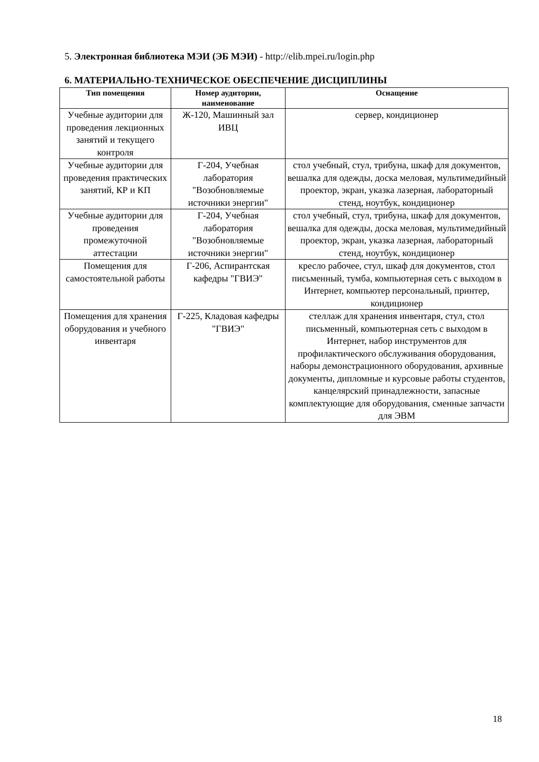5. Электронная библиотека МЭИ (ЭБ МЭИ) - http://elib.mpei.ru/login.php
6. МАТЕРИАЛЬНО-ТЕХНИЧЕСКОЕ ОБЕСПЕЧЕНИЕ ДИСЦИПЛИНЫ
| Тип помещения | Номер аудитории, наименование | Оснащение |
| --- | --- | --- |
| Учебные аудитории для проведения лекционных занятий и текущего контроля | Ж-120, Машинный зал ИВЦ | сервер, кондиционер |
| Учебные аудитории для проведения практических занятий, КР и КП | Г-204, Учебная лаборатория "Возобновляемые источники энергии" | стол учебный, стул, трибуна, шкаф для документов, вешалка для одежды, доска меловая, мультимедийный проектор, экран, указка лазерная, лабораторный стенд, ноутбук, кондиционер |
| Учебные аудитории для проведения промежуточной аттестации | Г-204, Учебная лаборатория "Возобновляемые источники энергии" | стол учебный, стул, трибуна, шкаф для документов, вешалка для одежды, доска меловая, мультимедийный проектор, экран, указка лазерная, лабораторный стенд, ноутбук, кондиционер |
| Помещения для самостоятельной работы | Г-206, Аспирантская кафедры "ГВИЭ" | кресло рабочее, стул, шкаф для документов, стол письменный, тумба, компьютерная сеть с выходом в Интернет, компьютер персональный, принтер, кондиционер |
| Помещения для хранения оборудования и учебного инвентаря | Г-225, Кладовая кафедры "ГВИЭ" | стеллаж для хранения инвентаря, стул, стол письменный, компьютерная сеть с выходом в Интернет, набор инструментов для профилактического обслуживания оборудования, наборы демонстрационного оборудования, архивные документы, дипломные и курсовые работы студентов, канцелярский принадлежности, запасные комплектующие для оборудования, сменные запчасти для ЭВМ |
18